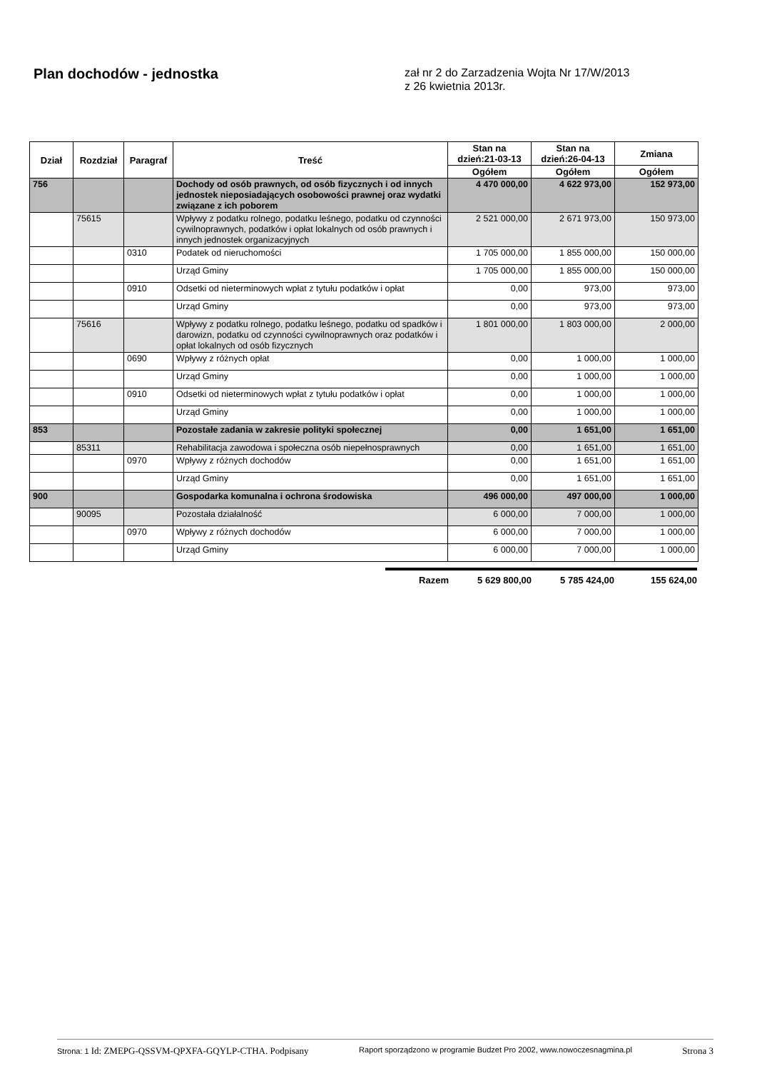Plan dochodów - jednostka
zał nr 2 do Zarzadzenia Wojta Nr 17/W/2013
z 26 kwietnia 2013r.
| Dział | Rozdział | Paragraf | Treść | Stan na dzień:21-03-13 | Stan na dzień:26-04-13 | Zmiana |
| --- | --- | --- | --- | --- | --- | --- |
| | | | | Ogółem | Ogółem | Ogółem |
| 756 | | | Dochody od osób prawnych, od osób fizycznych i od innych jednostek nieposiadających osobowości prawnej oraz wydatki związane z ich poborem | 4 470 000,00 | 4 622 973,00 | 152 973,00 |
| | 75615 | | Wpływy z podatku rolnego, podatku leśnego, podatku od czynności cywilnoprawnych, podatków i opłat lokalnych od osób prawnych i innych jednostek organizacyjnych | 2 521 000,00 | 2 671 973,00 | 150 973,00 |
| | | 0310 | Podatek od nieruchomości | 1 705 000,00 | 1 855 000,00 | 150 000,00 |
| | | | Urząd Gminy | 1 705 000,00 | 1 855 000,00 | 150 000,00 |
| | | 0910 | Odsetki od nieterminowych wpłat z tytułu podatków i opłat | 0,00 | 973,00 | 973,00 |
| | | | Urząd Gminy | 0,00 | 973,00 | 973,00 |
| | 75616 | | Wpływy z podatku rolnego, podatku leśnego, podatku od spadków i darowizn, podatku od czynności cywilnoprawnych oraz podatków i opłat lokalnych od osób fizycznych | 1 801 000,00 | 1 803 000,00 | 2 000,00 |
| | | 0690 | Wpływy z różnych opłat | 0,00 | 1 000,00 | 1 000,00 |
| | | | Urząd Gminy | 0,00 | 1 000,00 | 1 000,00 |
| | | 0910 | Odsetki od nieterminowych wpłat z tytułu podatków i opłat | 0,00 | 1 000,00 | 1 000,00 |
| | | | Urząd Gminy | 0,00 | 1 000,00 | 1 000,00 |
| 853 | | | Pozostałe zadania w zakresie polityki społecznej | 0,00 | 1 651,00 | 1 651,00 |
| | 85311 | | Rehabilitacja zawodowa i społeczna osób niepełnosprawnych | 0,00 | 1 651,00 | 1 651,00 |
| | | 0970 | Wpływy z różnych dochodów | 0,00 | 1 651,00 | 1 651,00 |
| | | | Urząd Gminy | 0,00 | 1 651,00 | 1 651,00 |
| 900 | | | Gospodarka komunalna i ochrona środowiska | 496 000,00 | 497 000,00 | 1 000,00 |
| | 90095 | | Pozostała działalność | 6 000,00 | 7 000,00 | 1 000,00 |
| | | 0970 | Wpływy z różnych dochodów | 6 000,00 | 7 000,00 | 1 000,00 |
| | | | Urząd Gminy | 6 000,00 | 7 000,00 | 1 000,00 |
Razem 5 629 800,00 5 785 424,00 155 624,00
Strona: 1 Id: ZMEPG-QSSVM-QPXFA-GQYLP-CTHA. Podpisany Raport sporządzono w programie Budzet Pro 2002, www.nowoczesnagmina.pl Strona 3